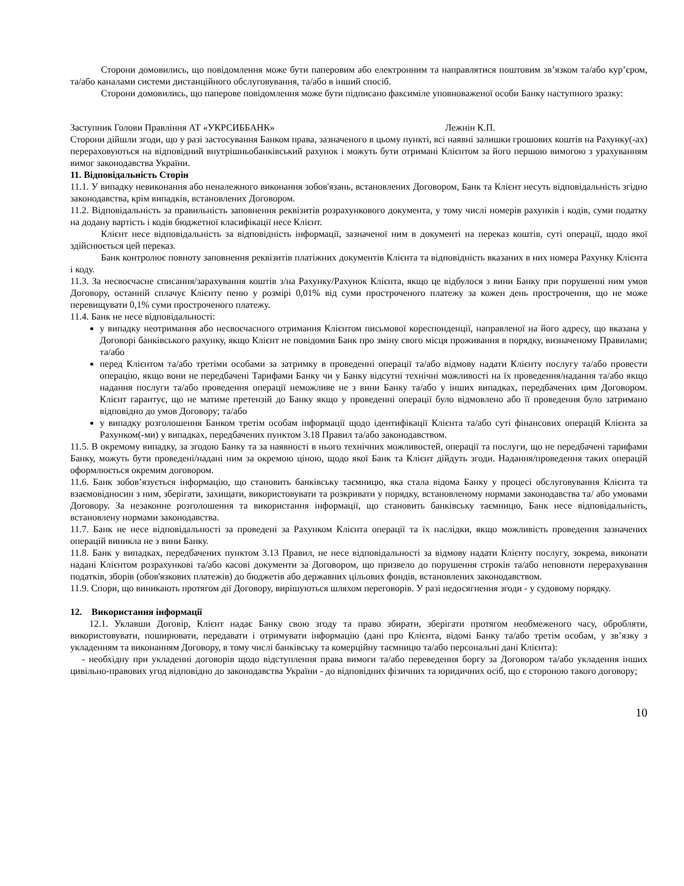Сторони домовились, що повідомлення може бути паперовим або електронним та направлятися поштовим зв’язком та/або кур’єром, та/або каналами системи дистанційного обслуговування, та/або в інший спосіб.
Сторони домовились, що паперове повідомлення може бути підписано факсиміле уповноваженої особи Банку наступного зразку:
Заступник Голови Правління АТ «УКРСИББАНК» Лежнін К.П.
Сторони дійшли згоди, що у разі застосування Банком права, зазначеного в цьому пункті, всі наявні залишки грошових коштів на Рахунку(-ах) перераховуються на відповідний внутрішньобанківський рахунок і можуть бути отримані Клієнтом за його першою вимогою з урахуванням вимог законодавства України.
11. Відповідальність Сторін
11.1. У випадку невиконання або неналежного виконання зобов'язань, встановлених Договором, Банк та Клієнт несуть відповідальність згідно законодавства, крім випадків, встановлених Договором.
11.2. Відповідальність за правильність заповнення реквізитів розрахункового документа, у тому числі номерів рахунків і кодів, суми податку на додану вартість і кодів бюджетної класифікації несе Клієнт.
Клієнт несе відповідальність за відповідність інформації, зазначеної ним в документі на переказ коштів, суті операції, щодо якої здійснюється цей переказ.
Банк контролює повноту заповнення реквізитів платіжних документів Клієнта та відповідність вказаних в них номера Рахунку Клієнта і коду.
11.3. За несвоєчасне списання/зарахування коштів з/на Рахунку/Рахунок Клієнта, якщо це відбулося з вини Банку при порушенні ним умов Договору, останній сплачує Клієнту пеню у розмірі 0,01% від суми простроченого платежу за кожен день прострочення, що не може перевищувати 0,1% суми простроченого платежу.
11.4. Банк не несе відповідальності:
у випадку неотримання або несвоєчасного отримання Клієнтом письмової кореспонденції, направленої на його адресу, що вказана у Договорі банківського рахунку, якщо Клієнт не повідомив Банк про зміну свого місця проживання в порядку, визначеному Правилами; та/або
перед Клієнтом та/або третіми особами за затримку в проведенні операції та/або відмову надати Клієнту послугу та/або провести операцію, якщо вони не передбачені Тарифами Банку чи у Банку відсутні технічні можливості на їх проведення/надання та/або якщо надання послуги та/або проведення операції неможливе не з вини Банку та/або у інших випадках, передбачених цим Договором. Клієнт гарантує, що не матиме претензій до Банку якщо у проведенні операції було відмовлено або її проведення було затримано відповідно до умов Договору; та/або
у випадку розголошення Банком третім особам інформації щодо ідентифікації Клієнта та/або суті фінансових операцій Клієнта за Рахунком(-ми) у випадках, передбачених пунктом 3.18 Правил та/або законодавством.
11.5. В окремому випадку, за згодою Банку та за наявності в нього технічних можливостей, операції та послуги, що не передбачені тарифами Банку, можуть бути проведені/надані ним за окремою ціною, щодо якої Банк та Клієнт дійдуть згоди. Надання/проведення таких операцій оформлюється окремим договором.
11.6. Банк зобов’язується інформацію, що становить банківську таємницю, яка стала відома Банку у процесі обслуговування Клієнта та взаємовідносин з ним, зберігати, захищати, використовувати та розкривати у порядку, встановленому нормами законодавства та/ або умовами Договору. За незаконне розголошення та використання інформації, що становить банківську таємницю, Банк несе відповідальність, встановлену нормами законодавства.
11.7. Банк не несе відповідальності за проведені за Рахунком Клієнта операції та їх наслідки, якщо можливість проведення зазначених операцій виникла не з вини Банку.
11.8. Банк у випадках, передбачених пунктом 3.13 Правил, не несе відповідальності за відмову надати Клієнту послугу, зокрема, виконати надані Клієнтом розрахункові та/або касові документи за Договором, що призвело до порушення строків та/або неповноти перерахування податків, зборів (обов'язкових платежів) до бюджетів або державних цільових фондів, встановлених законодавством.
11.9. Спори, що виникають протягом дії Договору, вирішуються шляхом переговорів. У разі недосягнення згоди - у судовому порядку.
12. Використання інформації
12.1. Уклавши Договір, Клієнт надає Банку свою згоду та право збирати, зберігати протягом необмеженого часу, обробляти, використовувати, поширювати, передавати і отримувати інформацію (дані про Клієнта, відомі Банку та/або третім особам, у зв’язку з укладенням та виконанням Договору, в тому числі банківську та комерційну таємницю та/або персональні дані Клієнта):
- необхідну при укладенні договорів щодо відступлення права вимоги та/або переведення боргу за Договором та/або укладення інших цивільно-правових угод відповідно до законодавства України - до відповідних фізичних та юридичних осіб, що є стороною такого договору;
10